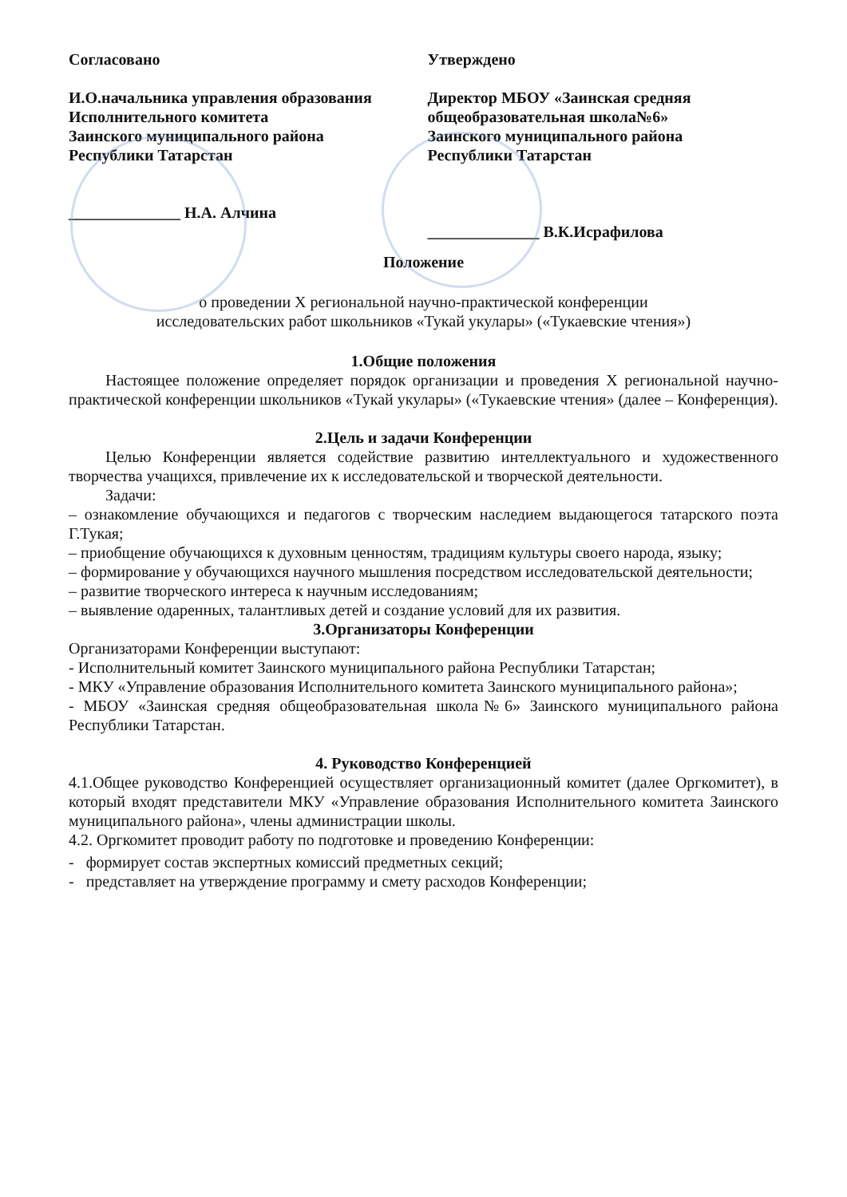Согласовано
И.О.начальника управления образования
Исполнительного комитета
Заинского муниципального района
Республики Татарстан
______________ Н.А. Алчина
Утверждено
Директор МБОУ «Заинская средняя общеобразовательная школа№6»
Заинского муниципального района
Республики Татарстан
______________ В.К.Исрафилова
Положение
о проведении X региональной научно-практической конференции
исследовательских работ школьников «Тукай укулары» («Тукаевские чтения»)
1.Общие положения
Настоящее положение определяет порядок организации и проведения X региональной научно-практической конференции школьников «Тукай укулары» («Тукаевские чтения» (далее – Конференция).
2.Цель и задачи Конференции
Целью Конференции является содействие развитию интеллектуального и художественного творчества учащихся, привлечение их к исследовательской и творческой деятельности.
Задачи:
– ознакомление обучающихся и педагогов с творческим наследием выдающегося татарского поэта Г.Тукая;
– приобщение обучающихся к духовным ценностям, традициям культуры своего народа, языку;
– формирование у обучающихся научного мышления посредством исследовательской деятельности;
– развитие творческого интереса к научным исследованиям;
– выявление одаренных, талантливых детей и создание условий для их развития.
3.Организаторы Конференции
Организаторами Конференции выступают:
- Исполнительный комитет Заинского муниципального района Республики Татарстан;
- МКУ «Управление образования Исполнительного комитета Заинского муниципального района»;
- МБОУ «Заинская средняя общеобразовательная школа№6» Заинского муниципального района Республики Татарстан.
4. Руководство Конференцией
4.1.Общее руководство Конференцией осуществляет организационный комитет (далее Оргкомитет), в который входят представители МКУ «Управление образования Исполнительного комитета Заинского муниципального района», члены администрации школы.
4.2. Оргкомитет проводит работу по подготовке и проведению Конференции:
- формирует состав экспертных комиссий предметных секций;
- представляет на утверждение программу и смету расходов Конференции;